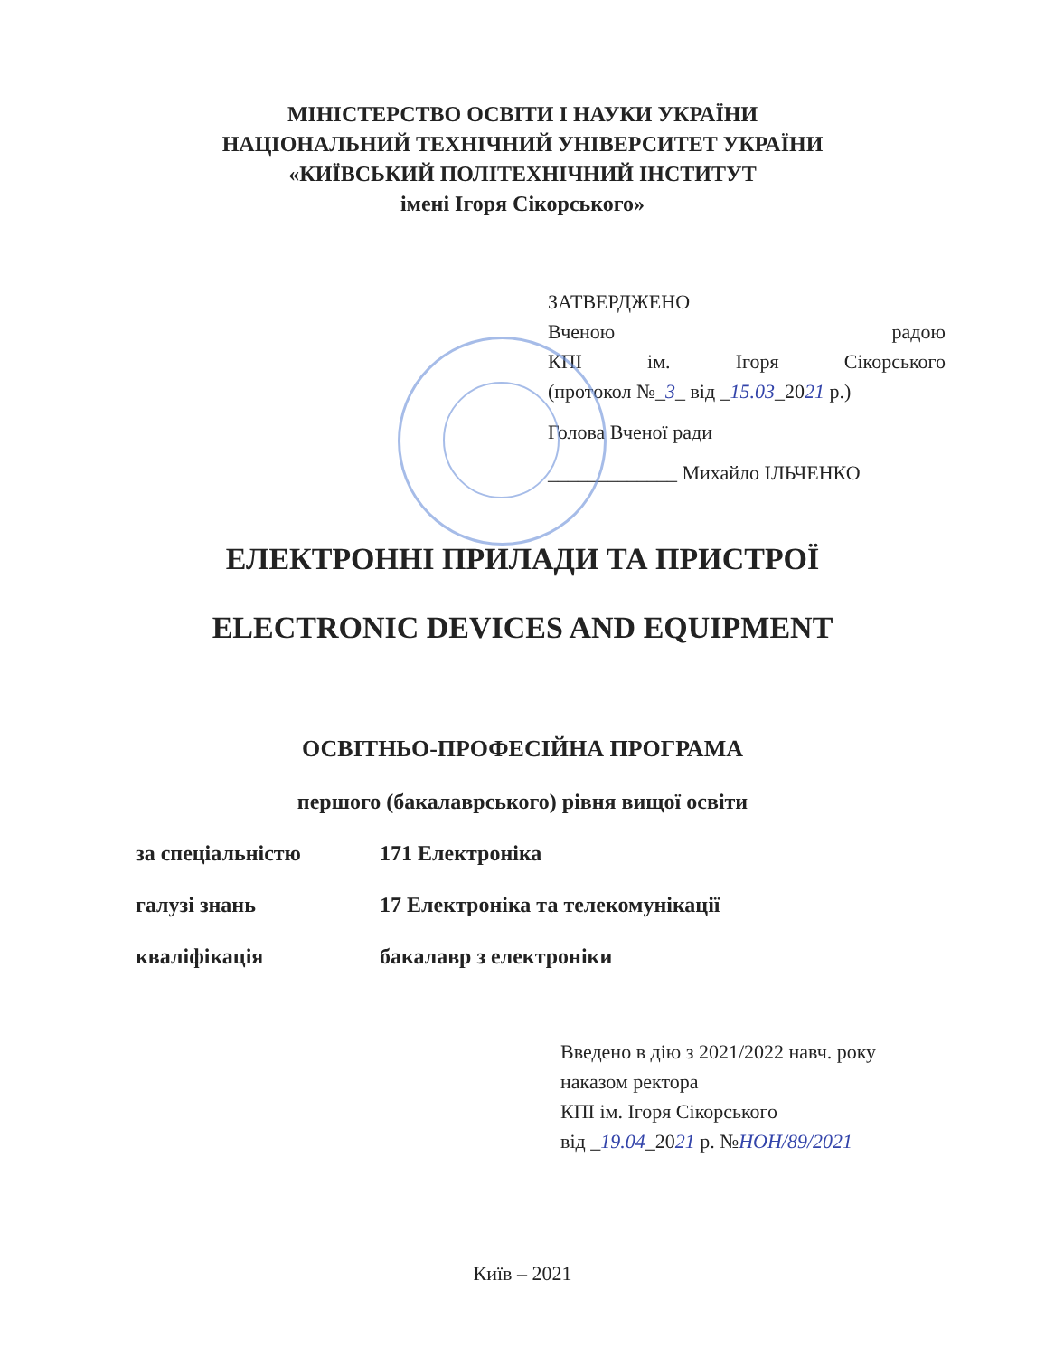МІНІСТЕРСТВО ОСВІТИ І НАУКИ УКРАЇНИ
НАЦІОНАЛЬНИЙ ТЕХНІЧНИЙ УНІВЕРСИТЕТ УКРАЇНИ
«КИЇВСЬКИЙ ПОЛІТЕХНІЧНИЙ ІНСТИТУТ
імені Ігоря Сікорського»
ЗАТВЕРДЖЕНО
Вченою радою
КПІ ім. Ігоря Сікорського
(протокол №_3_ від _15.03_2021 р.)
Голова Вченої ради
_____________ Михайло ІЛЬЧЕНКО
ЕЛЕКТРОННІ ПРИЛАДИ ТА ПРИСТРОЇ
ELECTRONIC DEVICES AND EQUIPMENT
ОСВІТНЬО-ПРОФЕСІЙНА ПРОГРАМА
першого (бакалаврського) рівня вищої освіти
за спеціальністю 171 Електроніка
галузі знань 17 Електроніка та телекомунікації
кваліфікація бакалавр з електроніки
Введено в дію з 2021/2022 навч. року
наказом ректора
КПІ ім. Ігоря Сікорського
від _19.04_2021 р. №НОН/89/2021
Київ – 2021